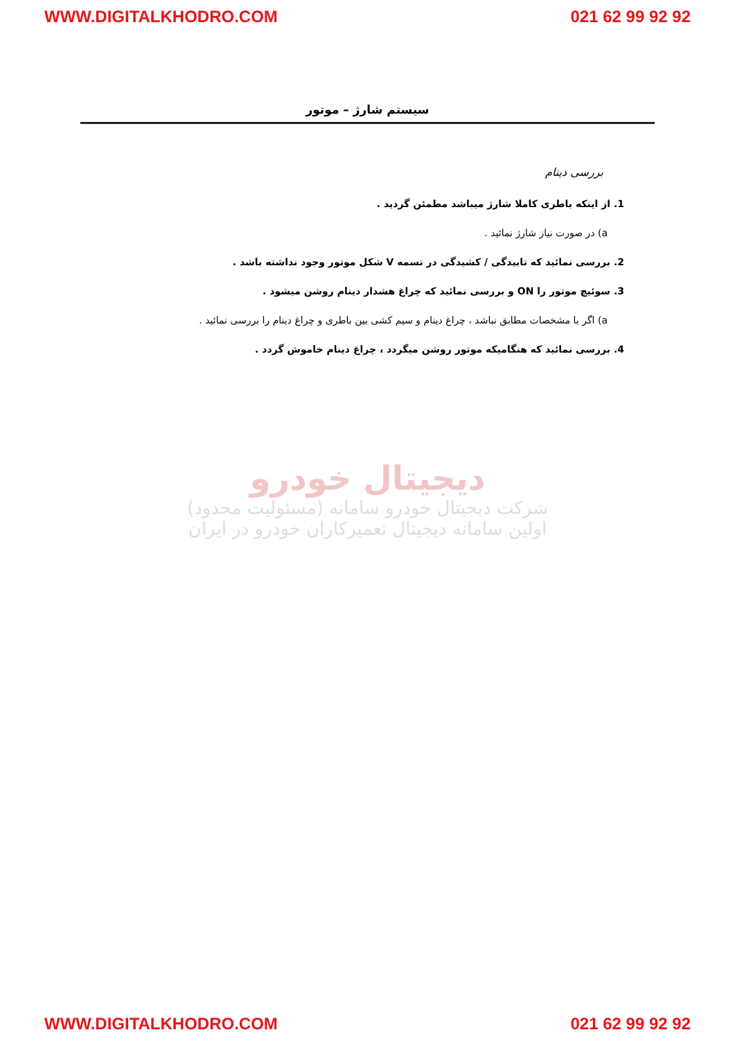WWW.DIGITALKHODRO.COM 021 62 99 92 92
سیستم شارژ – موتور
بررسی دینام
1. از اینکه باطری کاملا شارژ میباشد مطمئن گردید .
a) در صورت نیاز شارژ نمائید .
2. بررسی نمائید که تابیدگی / کشیدگی در تسمه V شکل موتور وجود نداشته باشد .
3. سوئیچ موتور را ON و بررسی نمائید که چراغ هشدار دینام روشن میشود .
a) اگر با مشخصات مطابق نباشد ، چراغ دینام و سیم کشی بین باطری و چراغ دینام را بررسی نمائید .
4. بررسی نمائید که هنگامیکه موتور روشن میگردد ، چراغ دینام خاموش گردد .
دیجیتال خودرو
شرکت دیجیتال خودرو سامانه (مسئولیت محدود)
اولین سامانه دیجیتال تعمیرکاران خودرو در ایران
WWW.DIGITALKHODRO.COM 021 62 99 92 92